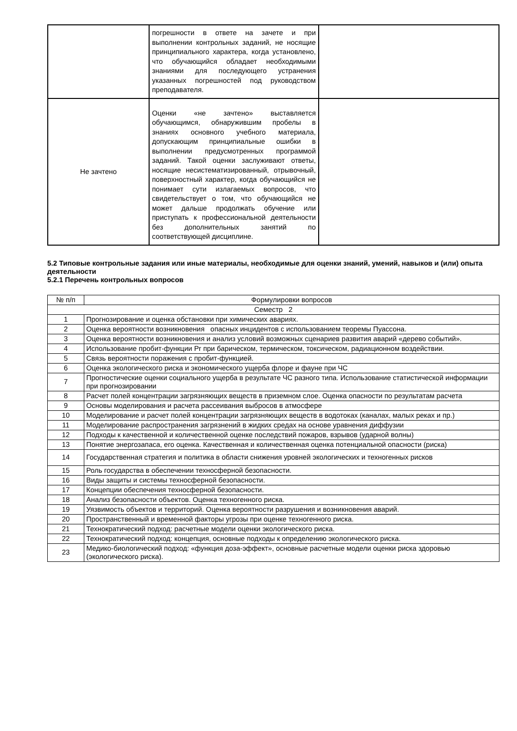| | погрешности в ответе на зачете и при выполнении контрольных заданий, не носящие принципиального характера, когда установлено, что обучающийся обладает необходимыми знаниями для последующего устранения указанных погрешностей под руководством преподавателя. | |
| Не зачтено | Оценки «не зачтено» выставляется обучающимся, обнаружившим пробелы в знаниях основного учебного материала, допускающим принципиальные ошибки в выполнении предусмотренных программой заданий. Такой оценки заслуживают ответы, носящие несистематизированный, отрывочный, поверхностный характер, когда обучающийся не понимает сути излагаемых вопросов, что свидетельствует о том, что обучающийся не может дальше продолжать обучение или приступать к профессиональной деятельности без дополнительных занятий по соответствующей дисциплине. | |
5.2 Типовые контрольные задания или иные материалы, необходимые для оценки знаний, умений, навыков и (или) опыта деятельности
5.2.1 Перечень контрольных вопросов
| № п/п | Формулировки вопросов |
| --- | --- |
| Семестр 2 | |
| 1 | Прогнозирование и оценка обстановки при химических авариях. |
| 2 | Оценка вероятности возникновения опасных инцидентов с использованием теоремы Пуассона. |
| 3 | Оценка вероятности возникновения и анализ условий возможных сценариев развития аварий «дерево событий». |
| 4 | Использование пробит-функции Pr при барическом, термическом, токсическом, радиационном воздействии. |
| 5 | Связь вероятности поражения с пробит-функцией. |
| 6 | Оценка экологического риска и экономического ущерба флоре и фауне при ЧС |
| 7 | Прогностические оценки социального ущерба в результате ЧС разного типа. Использование статистической информации при прогнозировании |
| 8 | Расчет полей концентрации загрязняющих веществ в приземном слое. Оценка опасности по результатам расчета |
| 9 | Основы моделирования и расчета рассеивания выбросов в атмосфере |
| 10 | Моделирование и расчет полей концентрации загрязняющих веществ в водотоках (каналах, малых реках и пр.) |
| 11 | Моделирование распространения загрязнений в жидких средах на основе уравнения диффузии |
| 12 | Подходы к качественной и количественной оценке последствий пожаров, взрывов (ударной волны) |
| 13 | Понятие энергозапаса, его оценка. Качественная и количественная оценка потенциальной опасности (риска) |
| 14 | Государственная стратегия и политика в области снижения уровней экологических и техногенных рисков |
| 15 | Роль государства в обеспечении техносферной безопасности. |
| 16 | Виды защиты и системы техносферной безопасности. |
| 17 | Концепции обеспечения техносферной безопасности. |
| 18 | Анализ безопасности объектов. Оценка техногенного риска. |
| 19 | Уязвимость объектов и территорий. Оценка вероятности разрушения и возникновения аварий. |
| 20 | Пространственный и временной факторы угрозы при оценке техногенного риска. |
| 21 | Технократический подход: расчетные модели оценки экологического риска. |
| 22 | Технократический подход: концепция, основные подходы к определению экологического риска. |
| 23 | Медико-биологический подход: «функция доза-эффект», основные расчетные модели оценки риска здоровью (экологического риска). |